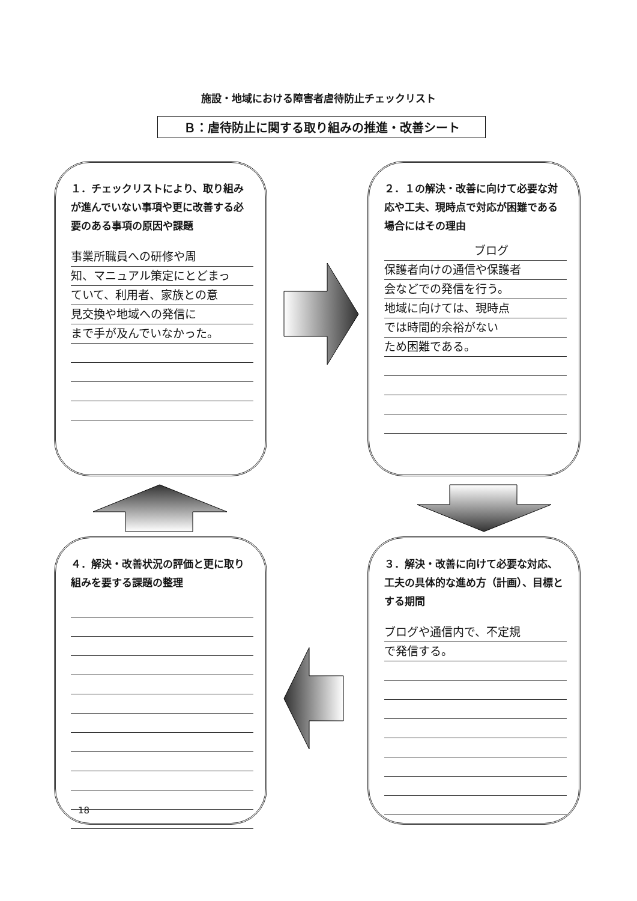施設・地域における障害者虐待防止チェックリスト
Ｂ：虐待防止に関する取り組みの推進・改善シート
１．チェックリストにより、取り組みが進んでいない事項や更に改善する必要のある事項の原因や課題
事業所職員への研修や周
知、マニュアル策定にとどまっ
ていて、利用者、家族との意
見交換や地域への発信に
まで手が及んでいなかった。
２．１の解決・改善に向けて必要な対応や工夫、現時点で対応が困難である場合にはその理由
ブログ
保護者向けの通信や保護者
会などでの発信を行う。
地域に向けては、現時点
では時間的余裕がない
ため困難である。
４．解決・改善状況の評価と更に取り組みを要する課題の整理
３．解決・改善に向けて必要な対応、工夫の具体的な進め方（計画）、目標とする期間
ブログや通信内で、不定規
で発信する。
18